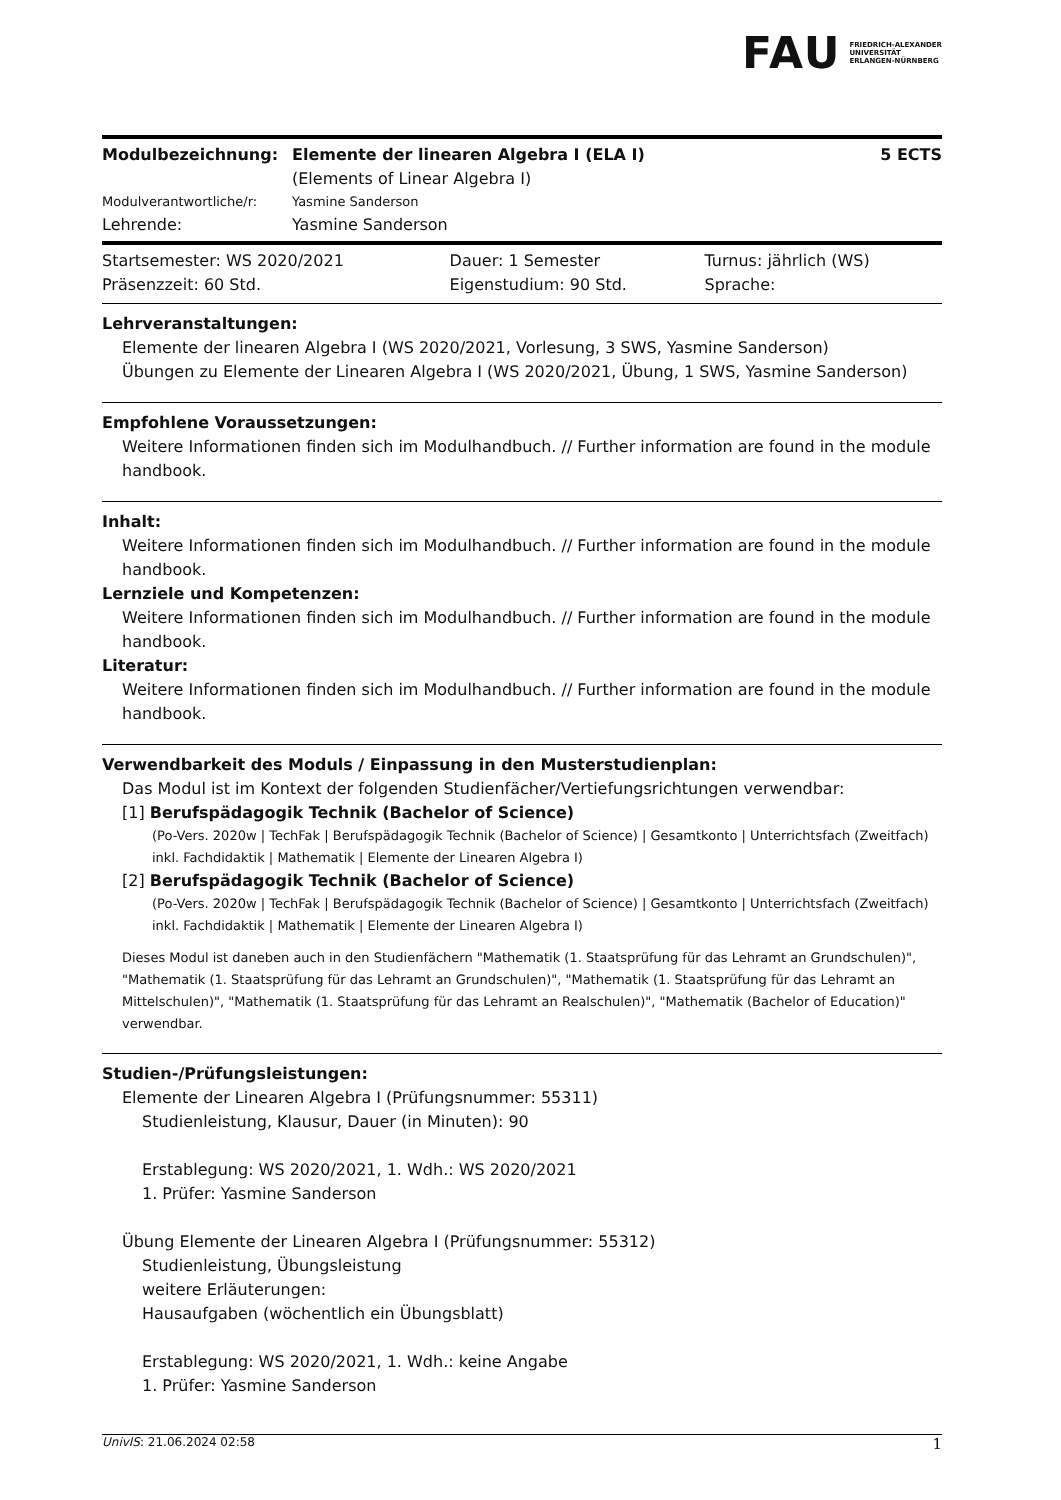FAU FRIEDRICH-ALEXANDER
UNIVERSITÄT
ERLANGEN-NÜRNBERG
| Modulbezeichnung: | Elemente der linearen Algebra I (ELA I) (Elements of Linear Algebra I) | 5 ECTS |
| Modulverantwortliche/r: | Yasmine Sanderson | |
| Lehrende: | Yasmine Sanderson | |
| Startsemester: WS 2020/2021 | Dauer: 1 Semester | Turnus: jährlich (WS) |
| Präsenzzeit: 60 Std. | Eigenstudium: 90 Std. | Sprache: |
Lehrveranstaltungen:
Elemente der linearen Algebra I (WS 2020/2021, Vorlesung, 3 SWS, Yasmine Sanderson)
Übungen zu Elemente der Linearen Algebra I (WS 2020/2021, Übung, 1 SWS, Yasmine Sanderson)
Empfohlene Voraussetzungen:
Weitere Informationen finden sich im Modulhandbuch. // Further information are found in the module handbook.
Inhalt:
Weitere Informationen finden sich im Modulhandbuch. // Further information are found in the module handbook.
Lernziele und Kompetenzen:
Weitere Informationen finden sich im Modulhandbuch. // Further information are found in the module handbook.
Literatur:
Weitere Informationen finden sich im Modulhandbuch. // Further information are found in the module handbook.
Verwendbarkeit des Moduls / Einpassung in den Musterstudienplan:
Das Modul ist im Kontext der folgenden Studienfächer/Vertiefungsrichtungen verwendbar:
[1] Berufspädagogik Technik (Bachelor of Science)
(Po-Vers. 2020w | TechFak | Berufspädagogik Technik (Bachelor of Science) | Gesamtkonto | Unterrichtsfach (Zweitfach) inkl. Fachdidaktik | Mathematik | Elemente der Linearen Algebra I)
[2] Berufspädagogik Technik (Bachelor of Science)
(Po-Vers. 2020w | TechFak | Berufspädagogik Technik (Bachelor of Science) | Gesamtkonto | Unterrichtsfach (Zweitfach) inkl. Fachdidaktik | Mathematik | Elemente der Linearen Algebra I)
Dieses Modul ist daneben auch in den Studienfächern "Mathematik (1. Staatsprüfung für das Lehramt an Grundschulen)", "Mathematik (1. Staatsprüfung für das Lehramt an Grundschulen)", "Mathematik (1. Staatsprüfung für das Lehramt an Mittelschulen)", "Mathematik (1. Staatsprüfung für das Lehramt an Realschulen)", "Mathematik (Bachelor of Education)" verwendbar.
Studien-/Prüfungsleistungen:
Elemente der Linearen Algebra I (Prüfungsnummer: 55311)
Studienleistung, Klausur, Dauer (in Minuten): 90
Erstablegung: WS 2020/2021, 1. Wdh.: WS 2020/2021
1. Prüfer: Yasmine Sanderson
Übung Elemente der Linearen Algebra I (Prüfungsnummer: 55312)
Studienleistung, Übungsleistung
weitere Erläuterungen:
Hausaufgaben (wöchentlich ein Übungsblatt)
Erstablegung: WS 2020/2021, 1. Wdh.: keine Angabe
1. Prüfer: Yasmine Sanderson
UnivIS: 21.06.2024 02:58 1